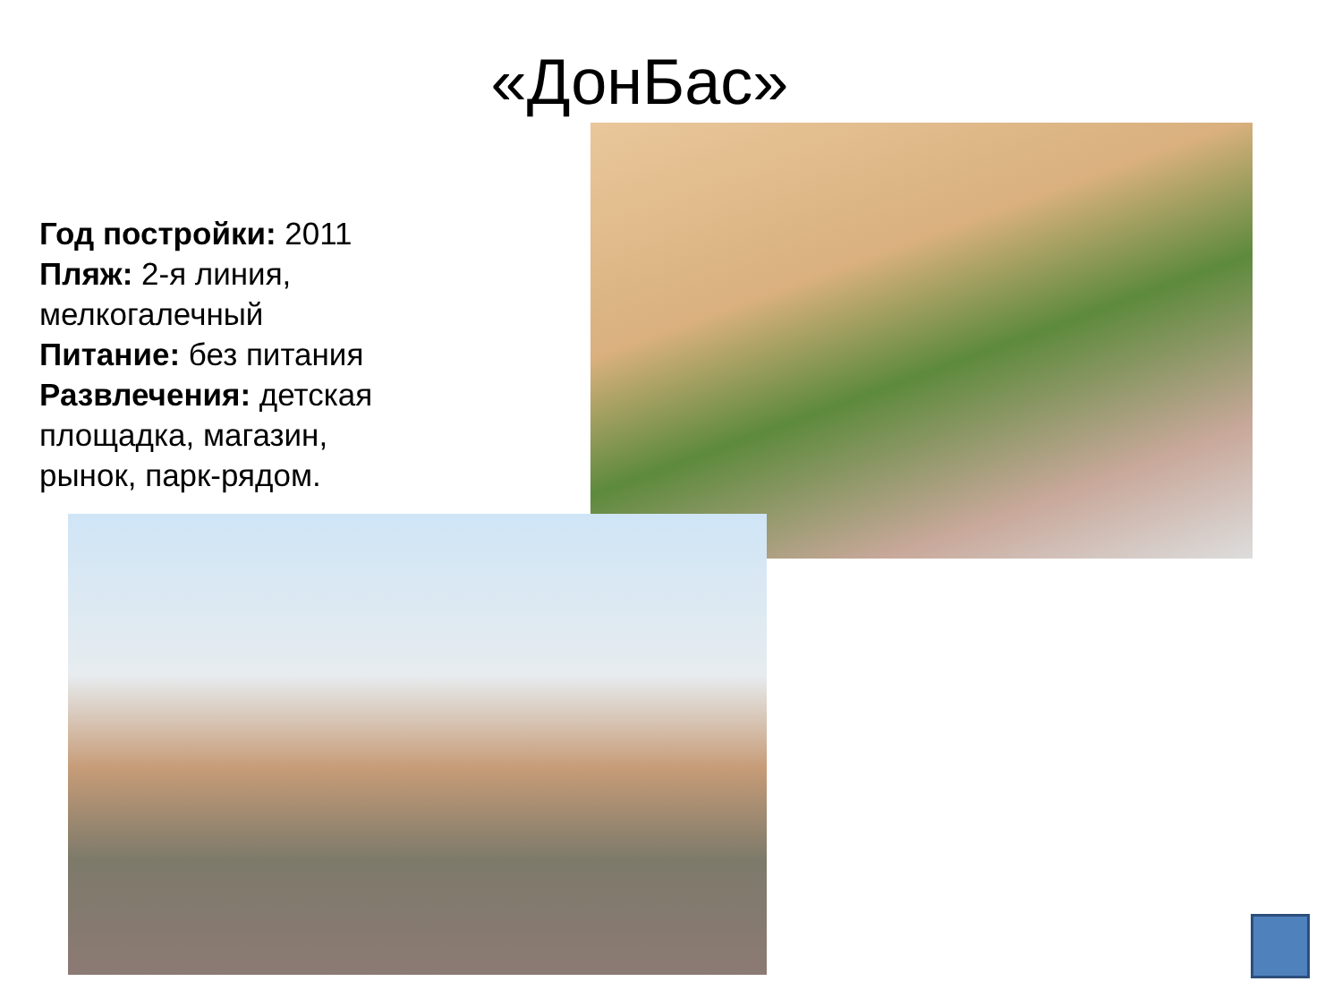«ДонБас»
Год постройки: 2011
Пляж: 2-я линия, мелкогалечный
Питание: без питания
Развлечения: детская площадка, магазин, рынок, парк-рядом.